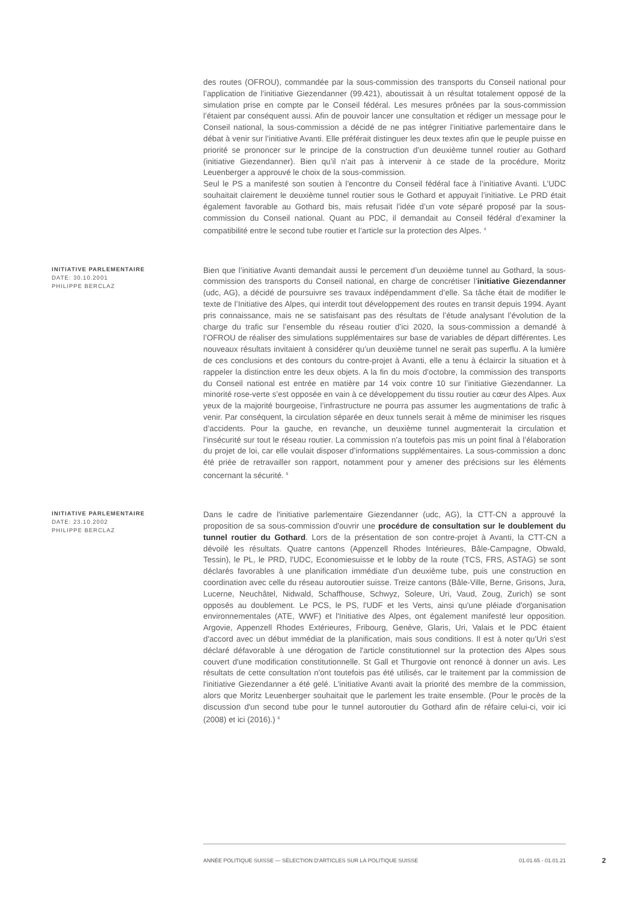des routes (OFROU), commandée par la sous-commission des transports du Conseil national pour l’application de l’initiative Giezendanner (99.421), aboutissait à un résultat totalement opposé de la simulation prise en compte par le Conseil fédéral. Les mesures prônées par la sous-commission l’étaient par conséquent aussi. Afin de pouvoir lancer une consultation et rédiger un message pour le Conseil national, la sous-commission a décidé de ne pas intégrer l’initiative parlementaire dans le débat à venir sur l’initiative Avanti. Elle préférait distinguer les deux textes afin que le peuple puisse en priorité se prononcer sur le principe de la construction d’un deuxième tunnel routier au Gothard (initiative Giezendanner). Bien qu’il n’ait pas à intervenir à ce stade de la procédure, Moritz Leuenberger a approuvé le choix de la sous-commission.
Seul le PS a manifesté son soutien à l’encontre du Conseil fédéral face à l’initiative Avanti. L’UDC souhaitait clairement le deuxième tunnel routier sous le Gothard et appuyait l’initiative. Le PRD était également favorable au Gothard bis, mais refusait l’idée d’un vote séparé proposé par la sous-commission du Conseil national. Quant au PDC, il demandait au Conseil fédéral d’examiner la compatibilité entre le second tube routier et l’article sur la protection des Alpes. <sup>4</sup>
INITIATIVE PARLEMENTAIRE
DATE: 30.10.2001
PHILIPPE BERCLAZ
Bien que l’initiative Avanti demandait aussi le percement d’un deuxième tunnel au Gothard, la sous-commission des transports du Conseil national, en charge de concrétiser l’initiative Giezendanner (udc, AG), a décidé de poursuivre ses travaux indépendamment d’elle. Sa tâche était de modifier le texte de l’Initiative des Alpes, qui interdit tout développement des routes en transit depuis 1994. Ayant pris connaissance, mais ne se satisfaisant pas des résultats de l’étude analysant l’évolution de la charge du trafic sur l’ensemble du réseau routier d’ici 2020, la sous-commission a demandé à l’OFROU de réaliser des simulations supplémentaires sur base de variables de départ différentes. Les nouveaux résultats invitaient à considérer qu’un deuxième tunnel ne serait pas superflu. A la lumière de ces conclusions et des contours du contre-projet à Avanti, elle a tenu à éclaircir la situation et à rappeler la distinction entre les deux objets. A la fin du mois d’octobre, la commission des transports du Conseil national est entrée en matière par 14 voix contre 10 sur l’initiative Giezendanner. La minorité rose-verte s’est opposée en vain à ce développement du tissu routier au cœur des Alpes. Aux yeux de la majorité bourgeoise, l’infrastructure ne pourra pas assumer les augmentations de trafic à venir. Par conséquent, la circulation séparée en deux tunnels serait à même de minimiser les risques d’accidents. Pour la gauche, en revanche, un deuxième tunnel augmenterait la circulation et l’insécurité sur tout le réseau routier. La commission n’a toutefois pas mis un point final à l’élaboration du projet de loi, car elle voulait disposer d’informations supplémentaires. La sous-commission a donc été priée de retravailler son rapport, notamment pour y amener des précisions sur les éléments concernant la sécurité. <sup>5</sup>
INITIATIVE PARLEMENTAIRE
DATE: 23.10.2002
PHILIPPE BERCLAZ
Dans le cadre de l'initiative parlementaire Giezendanner (udc, AG), la CTT-CN a approuvé la proposition de sa sous-commission d'ouvrir une procédure de consultation sur le doublement du tunnel routier du Gothard. Lors de la présentation de son contre-projet à Avanti, la CTT-CN a dévoilé les résultats. Quatre cantons (Appenzell Rhodes Intérieures, Bâle-Campagne, Obwald, Tessin), le PL, le PRD, l'UDC, Economiesuisse et le lobby de la route (TCS, FRS, ASTAG) se sont déclarés favorables à une planification immédiate d'un deuxième tube, puis une construction en coordination avec celle du réseau autoroutier suisse. Treize cantons (Bâle-Ville, Berne, Grisons, Jura, Lucerne, Neuchâtel, Nidwald, Schaffhouse, Schwyz, Soleure, Uri, Vaud, Zoug, Zurich) se sont opposés au doublement. Le PCS, le PS, l'UDF et les Verts, ainsi qu'une pléiade d'organisation environnementales (ATE, WWF) et l'Initiative des Alpes, ont également manifesté leur opposition. Argovie, Appenzell Rhodes Extérieures, Fribourg, Genève, Glaris, Uri, Valais et le PDC étaient d'accord avec un début immédiat de la planification, mais sous conditions. Il est à noter qu'Uri s'est déclaré défavorable à une dérogation de l'article constitutionnel sur la protection des Alpes sous couvert d'une modification constitutionnelle. St Gall et Thurgovie ont renoncé à donner un avis. Les résultats de cette consultation n'ont toutefois pas été utilisés, car le traitement par la commission de l'initiative Giezendanner a été gelé. L'initiative Avanti avait la priorité des membre de la commission, alors que Moritz Leuenberger souhaitait que le parlement les traite ensemble. (Pour le procès de la discussion d'un second tube pour le tunnel autoroutier du Gothard afin de réfaire celui-ci, voir ici (2008) et ici (2016).) <sup>6</sup>
ANNÉE POLITIQUE SUISSE — SÉLECTION D'ARTICLES SUR LA POLITIQUE SUISSE 01.01.65 - 01.01.21
2